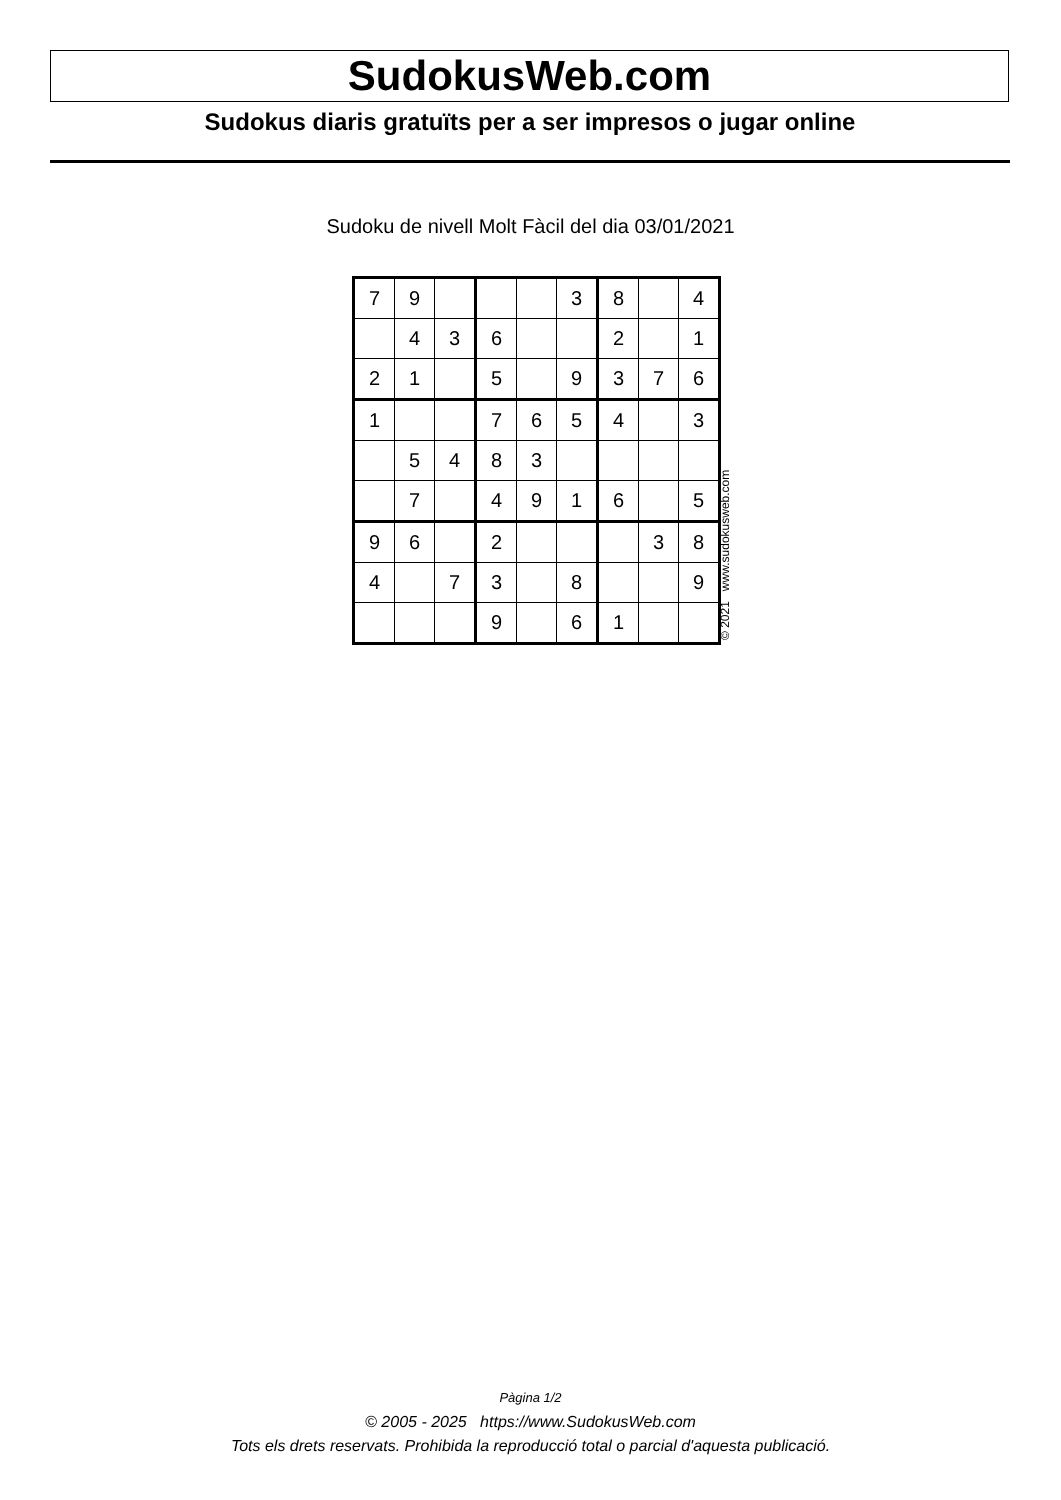SudokusWeb.com
Sudokus diaris gratuïts per a ser impresos o jugar online
Sudoku de nivell Molt Fàcil del dia 03/01/2021
| 7 | 9 | | | | 3 | 8 | | 4 |
| | 4 | 3 | 6 | | | 2 | | 1 |
| 2 | 1 | | 5 | | 9 | 3 | 7 | 6 |
| 1 | | | 7 | 6 | 5 | 4 | | 3 |
| | 5 | 4 | 8 | 3 | | | | |
| | 7 | | 4 | 9 | 1 | 6 | | 5 |
| 9 | 6 | | 2 | | | | 3 | 8 |
| 4 | | 7 | 3 | | 8 | | | 9 |
| | | | 9 | | 6 | 1 | | |
© 2021 www.sudokusweb.com
Pàgina 1/2
© 2005 - 2025 https://www.SudokusWeb.com
Tots els drets reservats. Prohibida la reproducció total o parcial d'aquesta publicació.